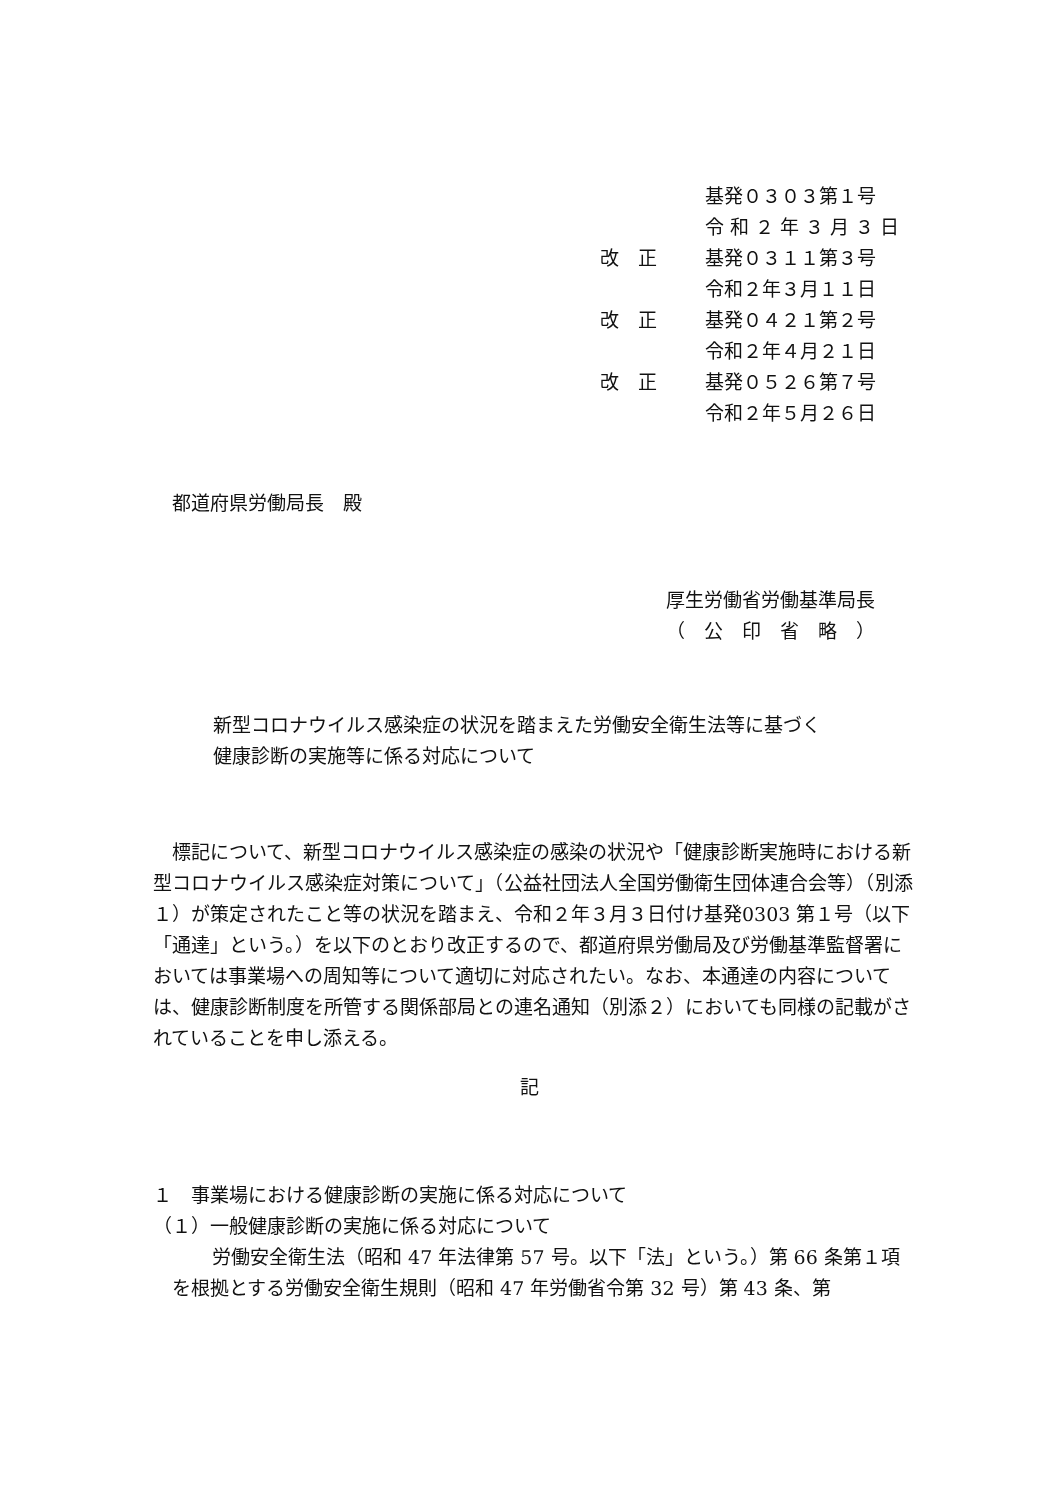基発０３０３第１号
令 和 ２ 年 ３ 月 ３ 日
改　正 基発０３１１第３号
令和２年３月１１日
改　正 基発０４２１第２号
令和２年４月２１日
改　正 基発０５２６第７号
令和２年５月２６日
都道府県労働局長　殿
厚生労働省労働基準局長
（　公　印　省　略　）
新型コロナウイルス感染症の状況を踏まえた労働安全衛生法等に基づく
健康診断の実施等に係る対応について
標記について、新型コロナウイルス感染症の感染の状況や「健康診断実施時における新型コロナウイルス感染症対策について」（公益社団法人全国労働衛生団体連合会等）（別添１）が策定されたこと等の状況を踏まえ、令和２年３月３日付け基発0303 第１号（以下「通達」という。）を以下のとおり改正するので、都道府県労働局及び労働基準監督署においては事業場への周知等について適切に対応されたい。なお、本通達の内容については、健康診断制度を所管する関係部局との連名通知（別添２）においても同様の記載がされていることを申し添える。
記
１　事業場における健康診断の実施に係る対応について
（１）一般健康診断の実施に係る対応について
労働安全衛生法（昭和 47 年法律第 57 号。以下「法」という。）第 66 条第１項を根拠とする労働安全衛生規則（昭和 47 年労働省令第 32 号）第 43 条、第